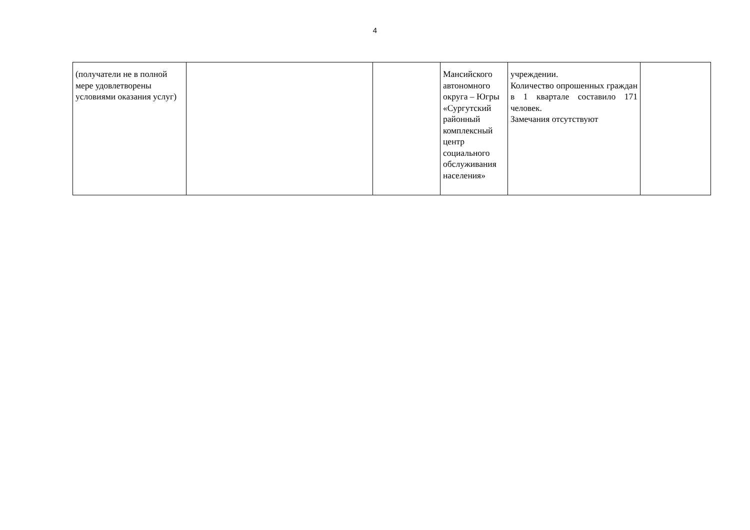4
| (получатели не в полной мере удовлетворены условиями оказания услуг) | | | Мансийского автономного округа – Югры «Сургутский районный комплексный центр социального обслуживания населения» | учреждении. Количество опрошенных граждан в 1 квартале составило 171 человек. Замечания отсутствуют | |